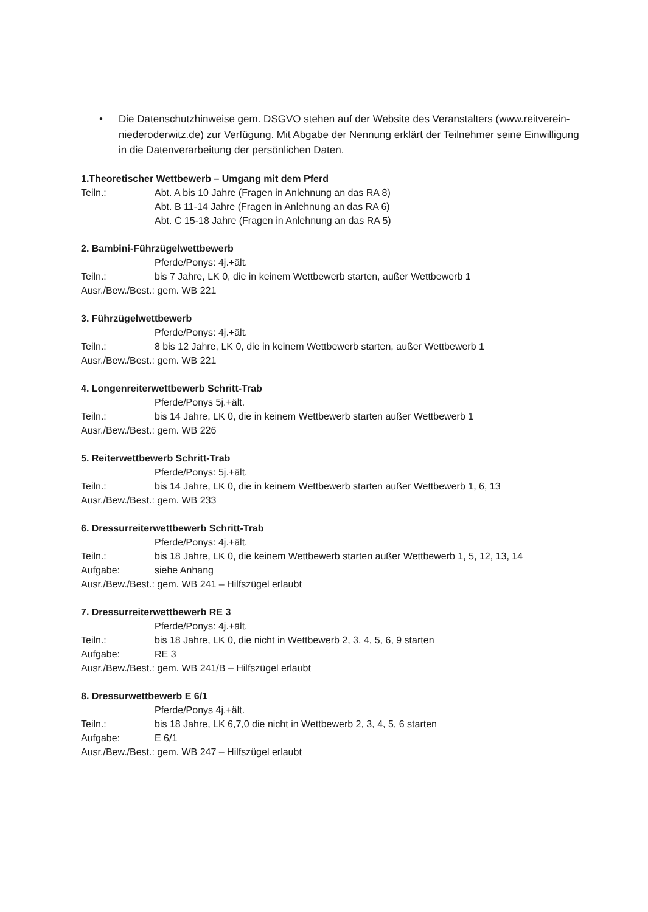• Die Datenschutzhinweise gem. DSGVO stehen auf der Website des Veranstalters (www.reitverein-niederoderwitz.de) zur Verfügung. Mit Abgabe der Nennung erklärt der Teilnehmer seine Einwilligung in die Datenverarbeitung der persönlichen Daten.
1.Theoretischer Wettbewerb – Umgang mit dem Pferd
Teiln.: Abt. A bis 10 Jahre (Fragen in Anlehnung an das RA 8)
Abt. B 11-14 Jahre (Fragen in Anlehnung an das RA 6)
Abt. C 15-18 Jahre (Fragen in Anlehnung an das RA 5)
2. Bambini-Führzügelwettbewerb
Pferde/Ponys: 4j.+ält.
Teiln.: bis 7 Jahre, LK 0, die in keinem Wettbewerb starten, außer Wettbewerb 1
Ausr./Bew./Best.: gem. WB 221
3. Führzügelwettbewerb
Pferde/Ponys: 4j.+ält.
Teiln.: 8 bis 12 Jahre, LK 0, die in keinem Wettbewerb starten, außer Wettbewerb 1
Ausr./Bew./Best.: gem. WB 221
4. Longenreiterwettbewerb Schritt-Trab
Pferde/Ponys 5j.+ält.
Teiln.: bis 14 Jahre, LK 0, die in keinem Wettbewerb starten außer Wettbewerb 1
Ausr./Bew./Best.: gem. WB 226
5. Reiterwettbewerb Schritt-Trab
Pferde/Ponys: 5j.+ält.
Teiln.: bis 14 Jahre, LK 0, die in keinem Wettbewerb starten außer Wettbewerb 1, 6, 13
Ausr./Bew./Best.: gem. WB 233
6. Dressurreiterwettbewerb Schritt-Trab
Pferde/Ponys: 4j.+ält.
Teiln.: bis 18 Jahre, LK 0, die keinem Wettbewerb starten außer Wettbewerb 1, 5, 12, 13, 14
Aufgabe: siehe Anhang
Ausr./Bew./Best.: gem. WB 241 – Hilfszügel erlaubt
7. Dressurreiterwettbewerb RE 3
Pferde/Ponys: 4j.+ält.
Teiln.: bis 18 Jahre, LK 0, die nicht in Wettbewerb 2, 3, 4, 5, 6, 9 starten
Aufgabe: RE 3
Ausr./Bew./Best.: gem. WB 241/B – Hilfszügel erlaubt
8. Dressurwettbewerb E 6/1
Pferde/Ponys 4j.+ält.
Teiln.: bis 18 Jahre, LK 6,7,0 die nicht in Wettbewerb 2, 3, 4, 5, 6 starten
Aufgabe: E 6/1
Ausr./Bew./Best.: gem. WB 247 – Hilfszügel erlaubt